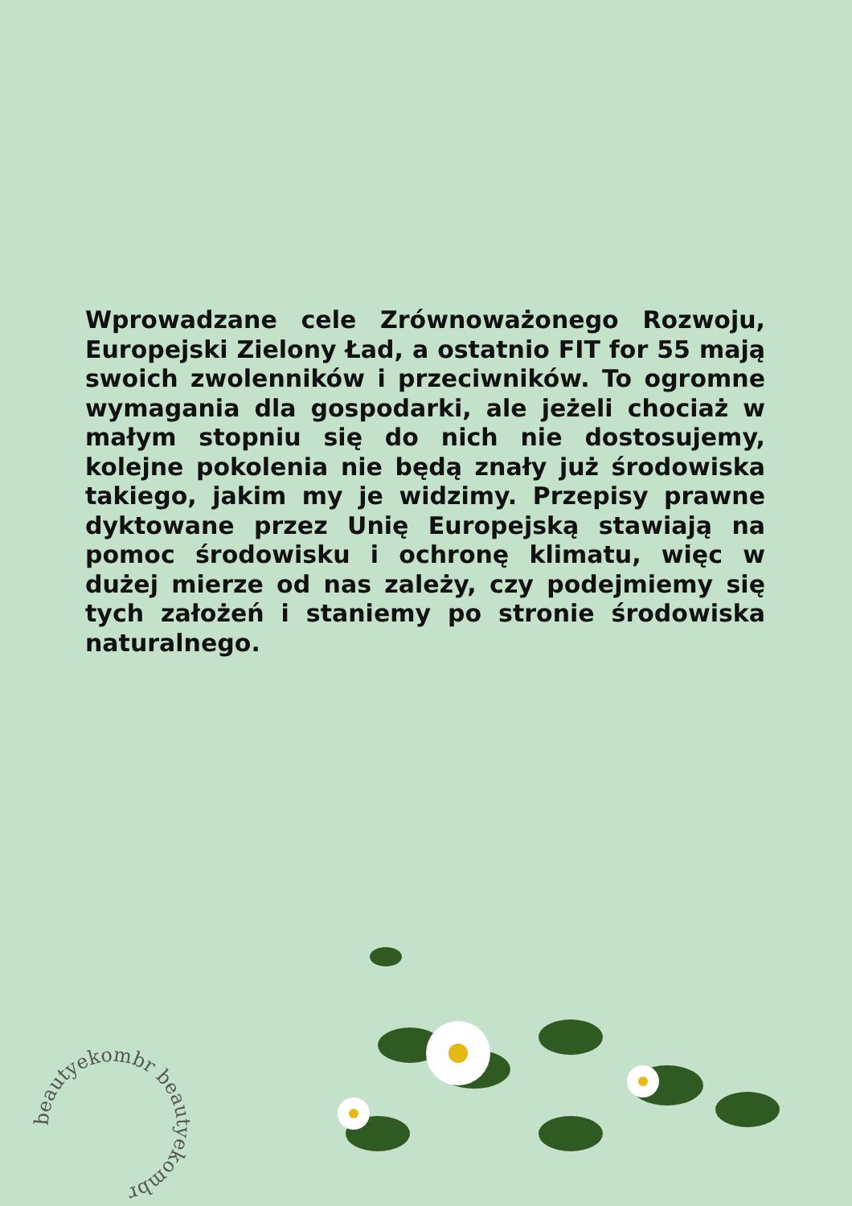Wprowadzane cele Zrównoważonego Rozwoju, Europejski Zielony Ład, a ostatnio FIT for 55 mają swoich zwolenników i przeciwników. To ogromne wymagania dla gospodarki, ale jeżeli chociaż w małym stopniu się do nich nie dostosujemy, kolejne pokolenia nie będą znały już środowiska takiego, jakim my je widzimy. Przepisy prawne dyktowane przez Unię Europejską stawiają na pomoc środowisku i ochronę klimatu, więc w dużej mierze od nas zależy, czy podejmiemy się tych założeń i staniemy po stronie środowiska naturalnego.
beautyekombr beautyekombr